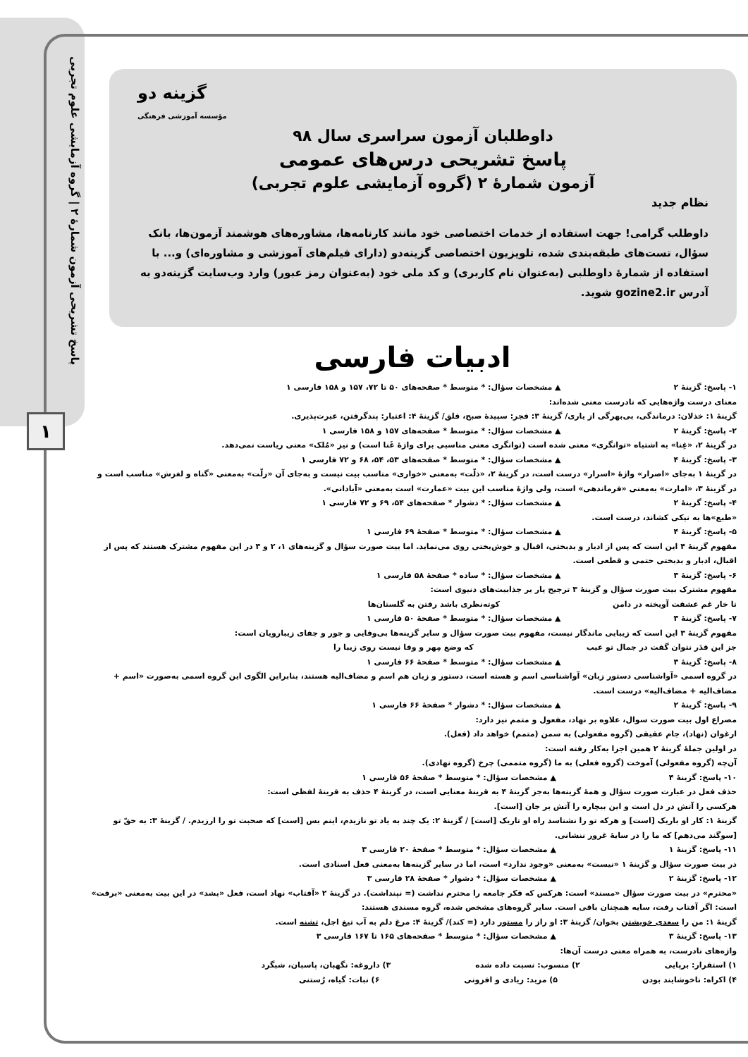پاسخ تشریحی آزمون شمارهٔ ۲ | گروه آزمایشی علوم تجربی
۱
گزینه دو
مؤسسه آموزشی فرهنگی
داوطلبان آزمون سراسری سال ۹۸
پاسخ تشریحی درس‌های عمومی
آزمون شمارهٔ ۲ (گروه آزمایشی علوم تجربی)
نظام جدید
داوطلب گرامی! جهت استفاده از خدمات اختصاصی خود مانند کارنامه‌ها، مشاوره‌های هوشمند آزمون‌ها، بانک سؤال، تست‌های طبقه‌بندی شده، تلویزیون اختصاصی گزینه‌دو (دارای فیلم‌های آموزشی و مشاوره‌ای) و... با استفاده از شمارهٔ داوطلبی (به‌عنوان نام کاربری) و کد ملی خود (به‌عنوان رمز عبور) وارد وب‌سایت گزینه‌دو به آدرس gozine2.ir شوید.
ادبیات فارسی
۱- پاسخ: گزینهٔ ۲ ▲ مشخصات سؤال: * متوسط * صفحه‌های ۵۰ تا ۷۲، ۱۵۷ و ۱۵۸ فارسی ۱
معنای درست واژه‌هایی که نادرست معنی شده‌اند:
گزینهٔ ۱: خذلان: درماندگی، بی‌بهرگی از یاری/ گزینهٔ ۳: فجر: سپیدهٔ صبح، فلق/ گزینهٔ ۴: اعتبار: پندگرفتن، عبرت‌پذیری.
۲- پاسخ: گزینهٔ ۲ ▲ مشخصات سؤال: * متوسط * صفحه‌های ۱۵۷ و ۱۵۸ فارسی ۱
در گزینهٔ ۲، «غِنا» به اشتباه «توانگری» معنی شده است (توانگری معنی مناسبی برای واژهٔ غَنا است) و نیز «مُلک» معنی ریاست نمی‌دهد.
۳- پاسخ: گزینهٔ ۴ ▲ مشخصات سؤال: * متوسط * صفحه‌های ۵۳، ۵۴، ۶۸ و ۷۲ فارسی ۱
در گزینهٔ ۱ به‌جای «اصرار» واژهٔ «اسرار» درست است، در گزینهٔ ۲، «ذلّت» به‌معنی «خواری» مناسب بیت نیست و به‌جای آن «زلّت» به‌معنی «گناه و لغزش» مناسب است و در گزینهٔ ۳، «امارت» به‌معنی «فرماندهی» است، ولی واژهٔ مناسب این بیت «عمارت» است به‌معنی «آبادانی».
۴- پاسخ: گزینهٔ ۲ ▲ مشخصات سؤال: * دشوار * صفحه‌های ۵۴، ۶۹ و ۷۲ فارسی ۱
«طبع»ها به نیکی کشاند، درست است.
۵- پاسخ: گزینهٔ ۴ ▲ مشخصات سؤال: * متوسط * صفحهٔ ۶۹ فارسی ۱
مفهوم گزینهٔ ۴ این است که پس از ادبار و بدبختی، اقبال و خوش‌بختی روی می‌نماید. اما بیت صورت سؤال و گزینه‌های ۱، ۲ و ۳ در این مفهوم مشترک هستند که پس از اقبال، ادبار و بدبختی حتمی و قطعی است.
۶- پاسخ: گزینهٔ ۳ ▲ مشخصات سؤال: * ساده * صفحهٔ ۵۸ فارسی ۱
مفهوم مشترک بیت صورت سؤال و گزینهٔ ۳ ترجیح یار بر جذابیت‌های دنیوی است:
تا خار غم عشقت آویخته در دامن کوته‌نظری باشد رفتن به گلستان‌ها
۷- پاسخ: گزینهٔ ۳ ▲ مشخصات سؤال: * متوسط * صفحهٔ ۵۰ فارسی ۱
مفهوم گزینهٔ ۳ این است که زیبایی ماندگار نیست، مفهوم بیت صورت سؤال و سایر گزینه‌ها بی‌وفایی و جور و جفای زیبارویان است:
جز این قدَر نتوان گفت در جمال تو عیب که وضع مِهر و وفا نیست روی زیبا را
۸- پاسخ: گزینهٔ ۳ ▲ مشخصات سؤال: * متوسط * صفحهٔ ۶۶ فارسی ۱
در گروه اسمی «آواشناسی دستور زبان» آواشناسی اسم و هسته است، دستور و زبان هم اسم و مضاف‌الیه هستند، بنابراین الگوی این گروه اسمی به‌صورت «اسم + مضاف‌الیه + مضاف‌الیه» درست است.
۹- پاسخ: گزینهٔ ۲ ▲ مشخصات سؤال: * دشوار * صفحهٔ ۶۶ فارسی ۱
مصراع اول بیت صورت سوال، علاوه بر نهاد، مفعول و متمم نیز دارد:
ارغوان (نهاد)، جام عقیقی (گروه مفعولی) به سمن (متمم) خواهد داد (فعل).
در اولین جملهٔ گزینهٔ ۲ همین اجزا به‌کار رفته است:
آن‌چه (گروه مفعولی) آموخت (گروه فعلی) به ما (گروه متممی) چرخ (گروه نهادی).
۱۰- پاسخ: گزینهٔ ۴ ▲ مشخصات سؤال: * متوسط * صفحهٔ ۵۶ فارسی ۱
حذف فعل در عبارت صورت سؤال و همهٔ گزینه‌ها به‌جز گزینهٔ ۴ به قرینهٔ معنایی است، در گزینهٔ ۴ حذف به قرینهٔ لفظی است:
هرکسی را آتش در دل است و این بیچاره را آتش بر جان [است].
گزینهٔ ۱: کار او باریک [است] و هرکه تو را نشناسد راه او تاریک [است] / گزینهٔ ۲: یک چند به یاد تو نازیدم، اینم بس [است] که صحبت تو را ارزیدم. / گزینهٔ ۳: به حقّ تو [سوگند می‌دهم] که ما را در سایهٔ غرور ننشانی.
۱۱- پاسخ: گزینهٔ ۱ ▲ مشخصات سؤال: * متوسط * صفحهٔ ۲۰ فارسی ۳
در بیت صورت سؤال و گزینهٔ ۱ «نیست» به‌معنی «وجود ندارد» است، اما در سایر گزینه‌ها به‌معنی فعل اسنادی است.
۱۲- پاسخ: گزینهٔ ۲ ▲ مشخصات سؤال: * دشوار * صفحهٔ ۲۸ فارسی ۳
«محترم» در بیت صورت سؤال «مسند» است: هرکس که فکر جامعه را محترم نداشت (= نپنداشت). در گزینهٔ ۲ «آفتاب» نهاد است، فعل «بشد» در این بیت به‌معنی «برفت» است: اگر آفتاب رفت، سایه همچنان باقی است. سایر گروه‌های مشخص شده، گروه مسندی هستند:
گزینهٔ ۱: من را سعدی خویشتن بخوان/ گزینهٔ ۳: او راز را مستور دارد (= کند)/ گزینهٔ ۴: مرغ دلم به آب تیغ اجل، تشنه است.
۱۳- پاسخ: گزینهٔ ۳ ▲ مشخصات سؤال: * متوسط * صفحه‌های ۱۶۵ تا ۱۶۷ فارسی ۳
واژه‌های نادرست، به همراه معنی درست آن‌ها:
۱) استقرار: برپایی ۲) منسوب: نسبت داده شده ۳) داروغه: نگهبان، پاسبان، شبگرد
۴) اکراه: ناخوشایند بودن ۵) مزید: زیادی و افزونی ۶) نبات: گیاه، رُستنی